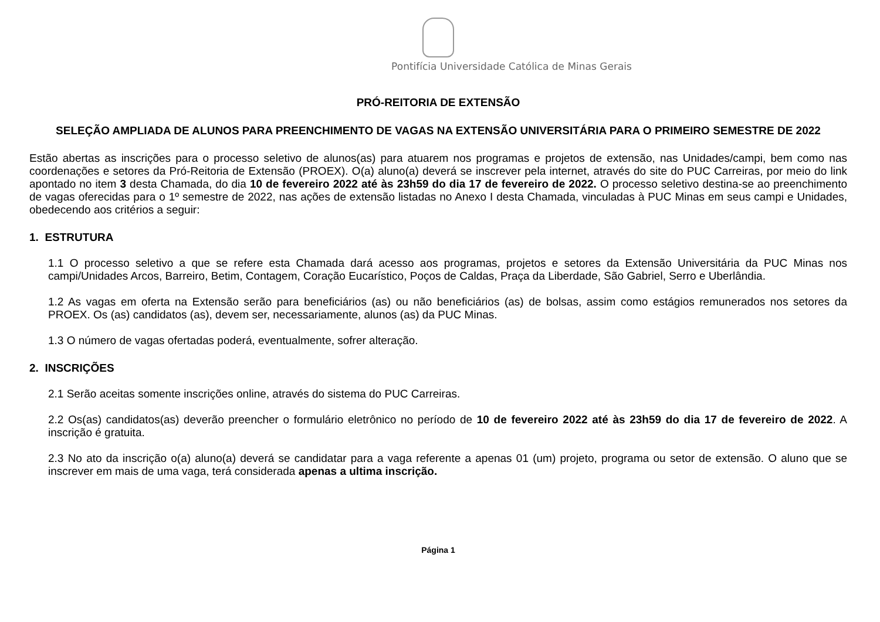Pontifícia Universidade Católica de Minas Gerais
PRÓ-REITORIA DE EXTENSÃO
SELEÇÃO AMPLIADA DE ALUNOS PARA PREENCHIMENTO DE VAGAS NA EXTENSÃO UNIVERSITÁRIA PARA O PRIMEIRO SEMESTRE DE 2022
Estão abertas as inscrições para o processo seletivo de alunos(as) para atuarem nos programas e projetos de extensão, nas Unidades/campi, bem como nas coordenações e setores da Pró-Reitoria de Extensão (PROEX). O(a) aluno(a) deverá se inscrever pela internet, através do site do PUC Carreiras, por meio do link apontado no item 3 desta Chamada, do dia 10 de fevereiro 2022 até às 23h59 do dia 17 de fevereiro de 2022. O processo seletivo destina-se ao preenchimento de vagas oferecidas para o 1º semestre de 2022, nas ações de extensão listadas no Anexo I desta Chamada, vinculadas à PUC Minas em seus campi e Unidades, obedecendo aos critérios a seguir:
1. ESTRUTURA
1.1 O processo seletivo a que se refere esta Chamada dará acesso aos programas, projetos e setores da Extensão Universitária da PUC Minas nos campi/Unidades Arcos, Barreiro, Betim, Contagem, Coração Eucarístico, Poços de Caldas, Praça da Liberdade, São Gabriel, Serro e Uberlândia.
1.2 As vagas em oferta na Extensão serão para beneficiários (as) ou não beneficiários (as) de bolsas, assim como estágios remunerados nos setores da PROEX. Os (as) candidatos (as), devem ser, necessariamente, alunos (as) da PUC Minas.
1.3 O número de vagas ofertadas poderá, eventualmente, sofrer alteração.
2. INSCRIÇÕES
2.1 Serão aceitas somente inscrições online, através do sistema do PUC Carreiras.
2.2 Os(as) candidatos(as) deverão preencher o formulário eletrônico no período de 10 de fevereiro 2022 até às 23h59 do dia 17 de fevereiro de 2022. A inscrição é gratuita.
2.3 No ato da inscrição o(a) aluno(a) deverá se candidatar para a vaga referente a apenas 01 (um) projeto, programa ou setor de extensão. O aluno que se inscrever em mais de uma vaga, terá considerada apenas a ultima inscrição.
Página 1